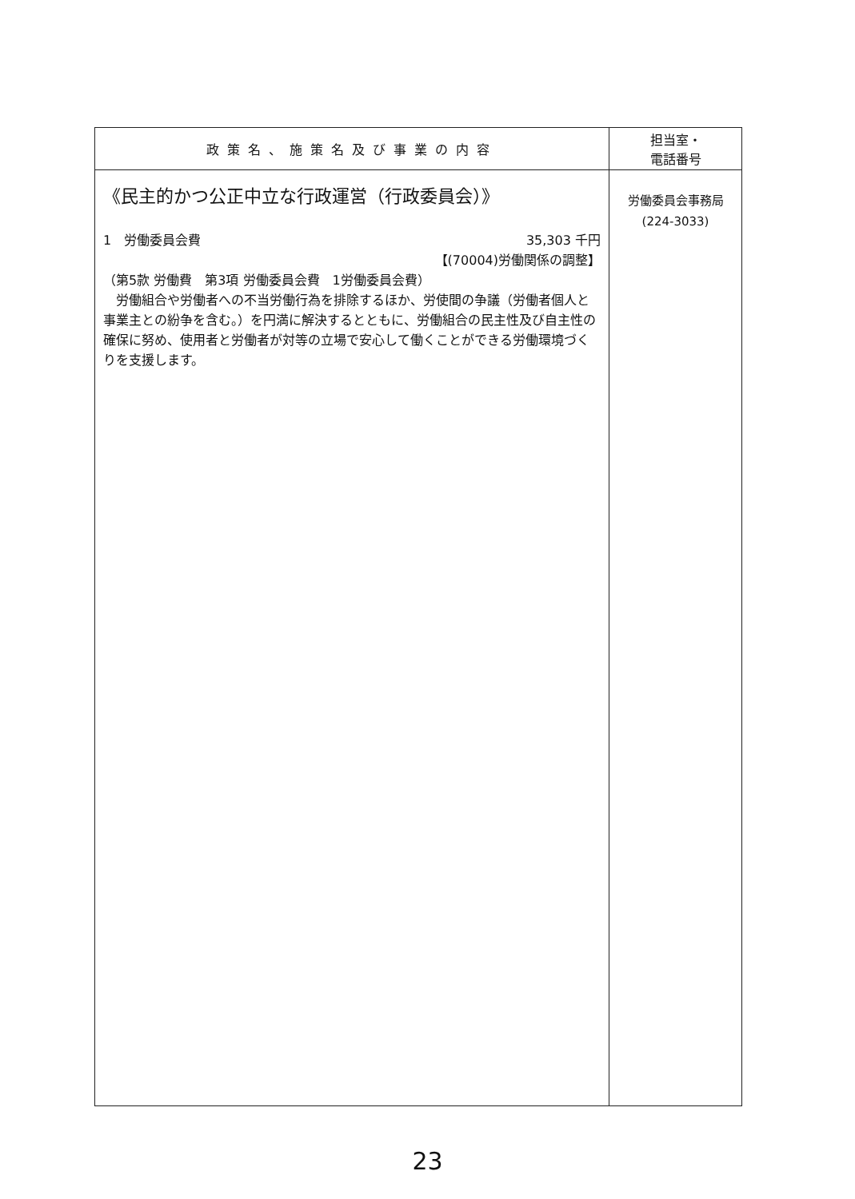| 政策名、施策名及び事業の内容 | 担当室・ 電話番号 |
| --- | --- |
| 《民主的かつ公正中立な行政運営（行政委員会）》 1 労働委員会費 35,303 千円 【(70004)労働関係の調整】 （第5款 労働費 第3項 労働委員会費 1労働委員会費） 労働組合や労働者への不当労働行為を排除するほか、労使間の争議（労働者個人と事業主との紛争を含む。）を円満に解決するとともに、労働組合の民主性及び自主性の確保に努め、使用者と労働者が対等の立場で安心して働くことができる労働環境づくりを支援します。 | 労働委員会事務局 (224-3033) |
23